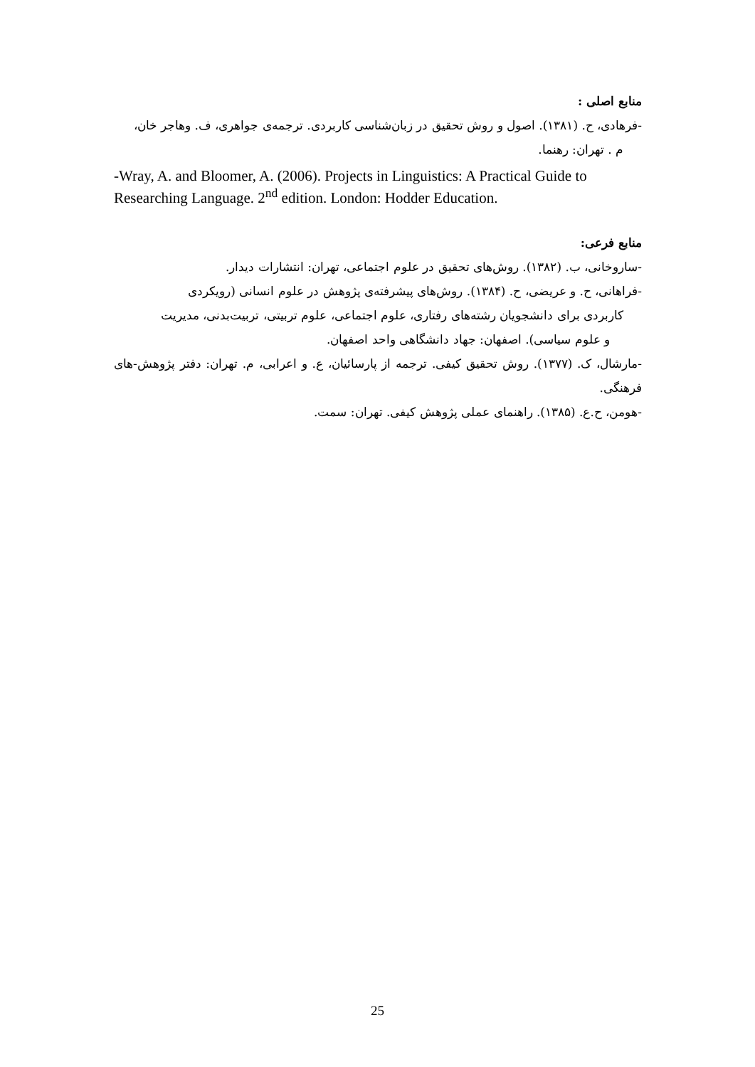منابع اصلی :
-فرهادی، ح. (۱۳۸۱). اصول و روش تحقیق در زبان‌شناسی کاربردی. ترجمه‌ی جواهری، ف. وهاجر خان،
م . تهران: رهنما.
-Wray, A. and Bloomer, A. (2006). Projects in Linguistics: A Practical Guide to Researching Language. 2<sup>nd</sup> edition. London: Hodder Education.
منابع فرعی:
-ساروخانی، ب. (۱۳۸۲). روش‌های تحقیق در علوم اجتماعی، تهران: انتشارات دیدار.
-فراهانی، ح. و عریضی، ح. (۱۳۸۴). روش‌های پیشرفته‌ی پژوهش در علوم انسانی (رویکردی
کاربردی برای دانشجویان رشته‌های رفتاری، علوم اجتماعی، علوم تربیتی، تربیت‌بدنی، مدیریت
و علوم سیاسی). اصفهان: جهاد دانشگاهی واحد اصفهان.
-مارشال، ک. (۱۳۷۷). روش تحقیق کیفی. ترجمه از پارسائیان، ع. و اعرابی، م. تهران: دفتر پژوهش-های فرهنگی.
-هومن، ح.ع. (۱۳۸۵). راهنمای عملی پژوهش کیفی. تهران: سمت.
25